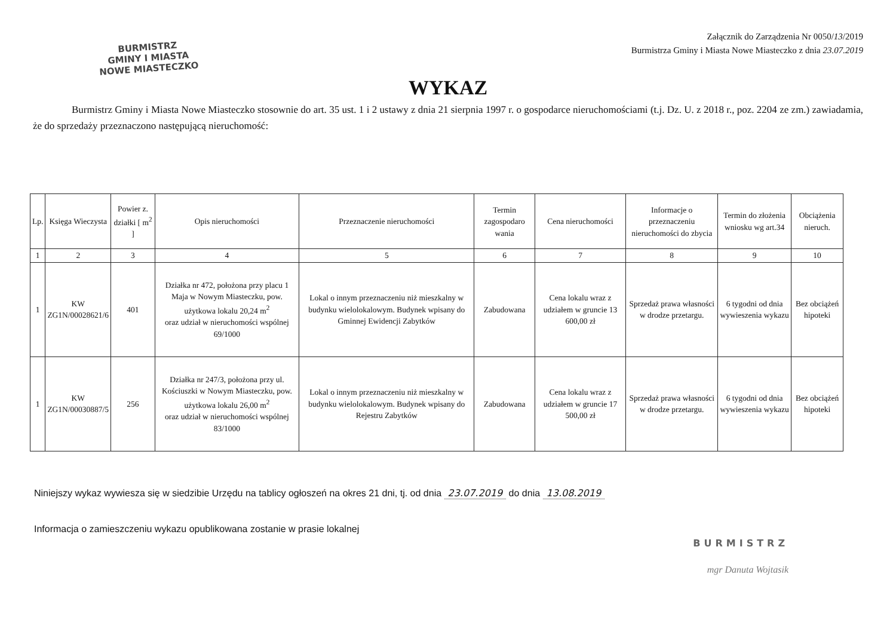BURMISTRZ
GMINY I MIASTA
NOWE MIASTECZKO
Załącznik do Zarządzenia Nr 0050/13/2019
Burmistrza Gminy i Miasta Nowe Miasteczko z dnia 23.07.2019
WYKAZ
Burmistrz Gminy i Miasta Nowe Miasteczko stosownie do art. 35 ust. 1 i 2 ustawy z dnia 21 sierpnia 1997 r. o gospodarce nieruchomościami (t.j. Dz. U. z 2018 r., poz. 2204 ze zm.) zawiadamia, że do sprzedaży przeznaczono następującą nieruchomość:
| Lp. | Księga Wieczysta | Powier z. działki [ m<sup>2</sup> ] | Opis nieruchomości | Przeznaczenie nieruchomości | Termin zagospodaro wania | Cena nieruchomości | Informacje o przeznaczeniu nieruchomości do zbycia | Termin do złożenia wniosku wg art.34 | Obciążenia nieruch. |
| --- | --- | --- | --- | --- | --- | --- | --- | --- | --- |
| 1 | 2 | 3 | 4 | 5 | 6 | 7 | 8 | 9 | 10 |
| 1 | KW ZG1N/00028621/6 | 401 | Działka nr 472, położona przy placu 1 Maja w Nowym Miasteczku, pow. użytkowa lokalu 20,24 m<sup>2</sup> oraz udział w nieruchomości wspólnej 69/1000 | Lokal o innym przeznaczeniu niż mieszkalny w budynku wielolokalowym. Budynek wpisany do Gminnej Ewidencji Zabytków | Zabudowana | Cena lokalu wraz z udziałem w gruncie 13 600,00 zł | Sprzedaż prawa własności w drodze przetargu. | 6 tygodni od dnia wywieszenia wykazu | Bez obciążeń hipoteki |
| 1 | KW ZG1N/00030887/5 | 256 | Działka nr 247/3, położona przy ul. Kościuszki w Nowym Miasteczku, pow. użytkowa lokalu 26,00 m<sup>2</sup> oraz udział w nieruchomości wspólnej 83/1000 | Lokal o innym przeznaczeniu niż mieszkalny w budynku wielolokalowym. Budynek wpisany do Rejestru Zabytków | Zabudowana | Cena lokalu wraz z udziałem w gruncie 17 500,00 zł | Sprzedaż prawa własności w drodze przetargu. | 6 tygodni od dnia wywieszenia wykazu | Bez obciążeń hipoteki |
Niniejszy wykaz wywiesza się w siedzibie Urzędu na tablicy ogłoszeń na okres 21 dni, tj. od dnia 23.07.2019 do dnia 13.08.2019
Informacja o zamieszczeniu wykazu opublikowana zostanie w prasie lokalnej
BURMISTRZ
mgr Danuta Wojtasik